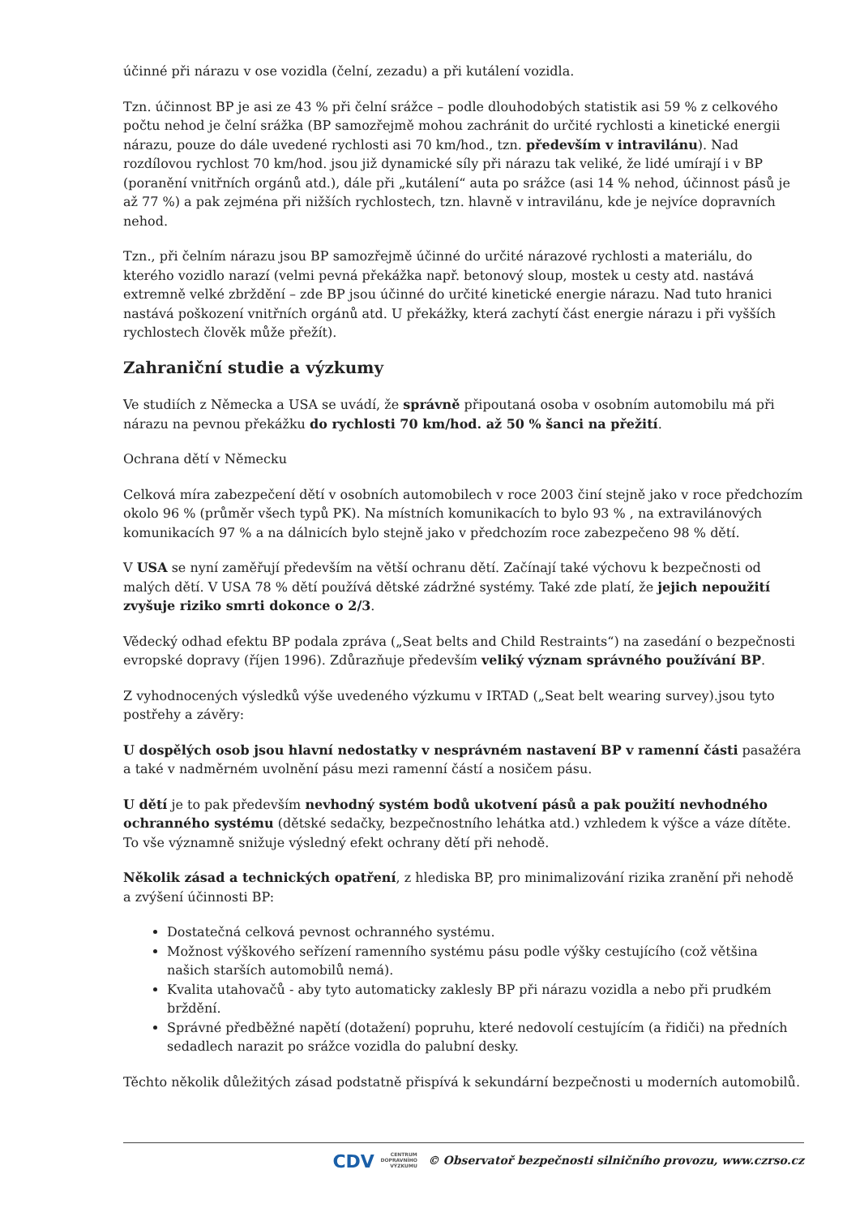účinné při nárazu v ose vozidla (čelní, zezadu) a při kutálení vozidla.
Tzn. účinnost BP je asi ze 43 % při čelní srážce – podle dlouhodobých statistik asi 59 % z celkového počtu nehod je čelní srážka (BP samozřejmě mohou zachránit do určité rychlosti a kinetické energii nárazu, pouze do dále uvedené rychlosti asi 70 km/hod., tzn. především v intravilánu). Nad rozdílovou rychlost 70 km/hod. jsou již dynamické síly při nárazu tak veliké, že lidé umírají i v BP (poranění vnitřních orgánů atd.), dále při „kutálení“ auta po srážce (asi 14 % nehod, účinnost pásů je až 77 %) a pak zejména při nižších rychlostech, tzn. hlavně v intravilánu, kde je nejvíce dopravních nehod.
Tzn., při čelním nárazu jsou BP samozřejmě účinné do určité nárazové rychlosti a materiálu, do kterého vozidlo narazí (velmi pevná překážka např. betonový sloup, mostek u cesty atd. nastává extremně velké zbrždění – zde BP jsou účinné do určité kinetické energie nárazu. Nad tuto hranici nastává poškození vnitřních orgánů atd. U překážky, která zachytí část energie nárazu i při vyšších rychlostech člověk může přežít).
Zahraniční studie a výzkumy
Ve studiích z Německa a USA se uvádí, že správně připoutaná osoba v osobním automobilu má při nárazu na pevnou překážku do rychlosti 70 km/hod. až 50 % šanci na přežití.
Ochrana dětí v Německu
Celková míra zabezpečení dětí v osobních automobilech v roce 2003 činí stejně jako v roce předchozím okolo 96 % (průměr všech typů PK). Na místních komunikacích to bylo 93 % , na extravilánových komunikacích 97 % a na dálnicích bylo stejně jako v předchozím roce zabezpečeno 98 % dětí.
V USA se nyní zaměřují především na větší ochranu dětí. Začínají také výchovu k bezpečnosti od malých dětí. V USA 78 % dětí používá dětské zádržné systémy. Také zde platí, že jejich nepoužití zvyšuje riziko smrti dokonce o 2/3.
Vědecký odhad efektu BP podala zpráva („Seat belts and Child Restraints“) na zasedání o bezpečnosti evropské dopravy (říjen 1996). Zdůrazňuje především veliký význam správného používání BP.
Z vyhodnocených výsledků výše uvedeného výzkumu v IRTAD („Seat belt wearing survey).jsou tyto postřehy a závěry:
U dospělých osob jsou hlavní nedostatky v nesprávném nastavení BP v ramenní části pasažéra a také v nadměrném uvolnění pásu mezi ramenní částí a nosičem pásu.
U dětí je to pak především nevhodný systém bodů ukotvení pásů a pak použití nevhodného ochranného systému (dětské sedačky, bezpečnostního lehátka atd.) vzhledem k výšce a váze dítěte. To vše významně snižuje výsledný efekt ochrany dětí při nehodě.
Několik zásad a technických opatření, z hlediska BP, pro minimalizování rizika zranění při nehodě a zvýšení účinnosti BP:
Dostatečná celková pevnost ochranného systému.
Možnost výškového seřízení ramenního systému pásu podle výšky cestujícího (což většina našich starších automobilů nemá).
Kvalita utahovačů - aby tyto automaticky zaklesly BP při nárazu vozidla a nebo při prudkém brždění.
Správné předběžné napětí (dotažení) popruhu, které nedovolí cestujícím (a řidiči) na předních sedadlech narazit po srážce vozidla do palubní desky.
Těchto několik důležitých zásad podstatně přispívá k sekundární bezpečnosti u moderních automobilů.
CDV CENTRUM
DOPRAVNÍHO
VÝZKUMU © Observatoř bezpečnosti silničního provozu, www.czrso.cz